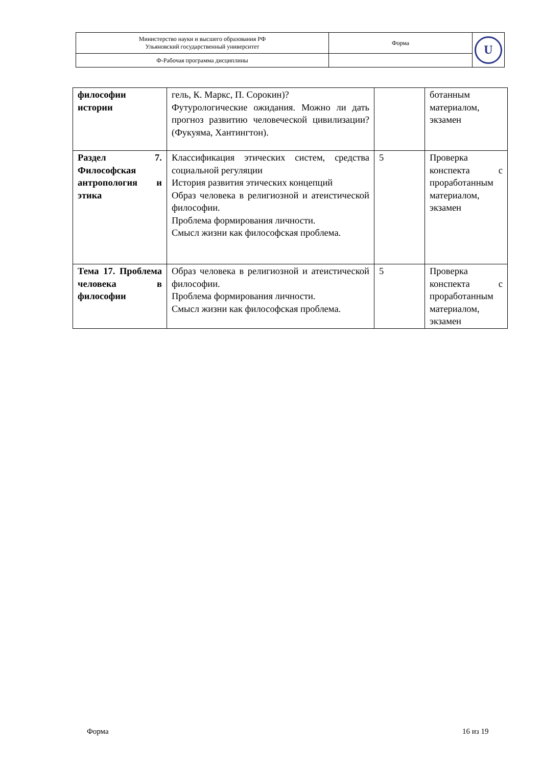| Министерство науки и высшего образования РФ Ульяновский государственный университет | Форма | U |
| Ф-Рабочая программа дисциплины | | |
| философии истории | гель, К. Маркс, П. Сорокин)? Футурологические ожидания. Можно ли дать прогноз развитию человеческой цивилизации? (Фукуяма, Хантингтон). | | ботанным материалом, экзамен |
| Раздел 7. Философская антропология и этика | Классификация этических систем, средства социальной регуляции История развития этических концепций Образ человека в религиозной и атеистической философии. Проблема формирования личности. Смысл жизни как философская проблема. | 5 | Проверка конспекта с проработанным материалом, экзамен |
| Тема 17. Проблема человека в философии | Образ человека в религиозной и атеистической философии. Проблема формирования личности. Смысл жизни как философская проблема. | 5 | Проверка конспекта с проработанным материалом, экзамен |
Форма 16 из 19